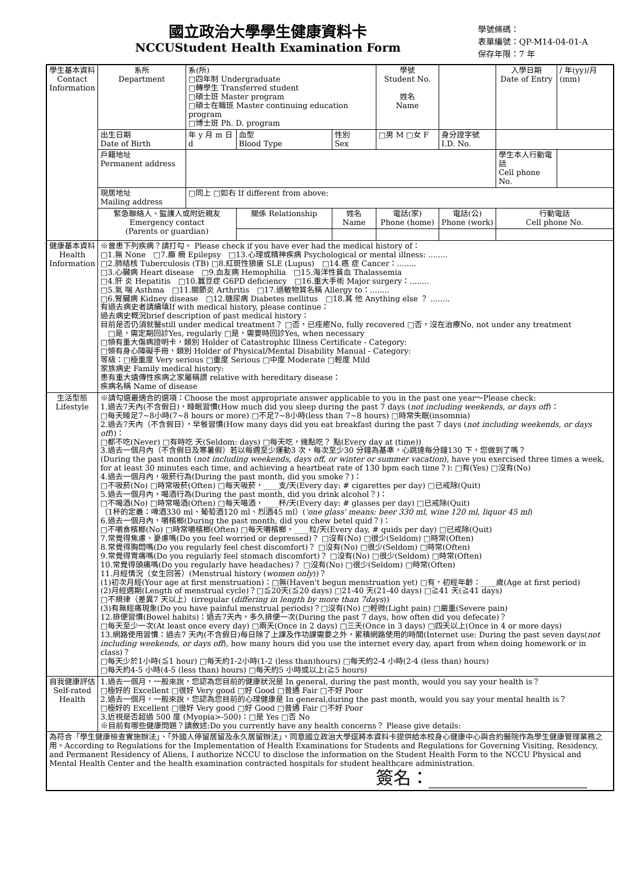國立政治大學學生健康資料卡
NCCUStudent Health Examination Form
學號條碼：
表單編號：QP-M14-04-01-A
保存年限：7 年
| 學生基本資料 Contact Information | 系所 Department | 系(所) □四年制 Undergraduate □轉學生 Transferred student □碩士班 Master program □碩士在職班 Master continuing education program □博士班 Ph. D. program | | | 學號 Student No. 姓名 Name | | 入學日期 Date of Entry | / 年(yy)/月(mm) |
| | 出生日期 Date of Birth | 年 y 月 m 日 d | 血型 Blood Type | 性別 Sex | □男 M □女 F | 身分證字號 I.D. No. | | |
| | 戶籍地址 Permanent address | | | | | | 學生本人行動電話 Cell phone No. | |
| | 現居地址 Mailing address | □同上 □如右 If different from above: | | | | | | |
| | 緊急聯絡人、監護人或附近親友 Emergency contact (Parents or guardian) | | 關係 Relationship | 姓名 Name | 電話(家) Phone (home) | 電話(公) Phone (work) | 行動電話 Cell phone No. | |
| 健康基本資料 Health Information | ※曾患下列疾病？請打勾。 Please check if you have ever had the medical history of： □1.無 None □7.癲 癇 Epilepsy □13.心理或精神疾病 Psychological or mental illness: ........ □2.肺結核 Tuberculosis (TB) □8.紅斑性狼瘡 SLE (Lupus) □14.癌 症 Cancer：........ □3.心臟病 Heart disease □9.血友病 Hemophilia □15.海洋性貧血 Thalassemia □4.肝 炎 Hepatitis □10.蠶豆症 G6PD deficiency □16.重大手術 Major surgery：........ □5.氣 喘 Asthma □11.關節炎 Arthritis □17.過敏物質名稱 Allergy to：........ □6.腎臟病 Kidney disease □12.糖尿病 Diabetes mellitus □18.其 他 Anything else ？ ........ 有過去病史者請續填If with medical history, please continue： 過去病史概況brief description of past medical history： 目前是否仍須就醫still under medical treatment？ □否，已痊癒No, fully recovered □否，沒在治療No, not under any treatment □是，需定期回診Yes, regularly □是，需要時回診Yes, when necessary □領有重大傷病證明卡，類別 Holder of Catastrophic Illness Certificate - Category: □領有身心障礙手冊，類別 Holder of Physical/Mental Disability Manual - Category: 等級：□極重度 Very serious □重度 Serious □中度 Moderate □輕度 Mild 家族病史 Family medical history: 患有重大遺傳性疾病之家屬稱謂 relative with hereditary disease： 疾病名稱 Name of disease | | | | | | | |
| 生活型態 Lifestyle | ※請勾選最適合的選項：Choose the most appropriate answer applicable to you in the past one year～Please check: 1.過去7天內(不含假日)，睡眠習慣(How much did you sleep during the past 7 days ( not including weekends, or days off )： □每天睡足7~8小時(7~8 hours or more) □不足7~8小時(less than 7~8 hours) □時常失眠(insomnia) 2.過去7天內（不含假日），早餐習慣(How many days did you eat breakfast during the past 7 days ( not including weekends, or days off ))： □都不吃(Never) □有時吃 天(Seldom: days) □每天吃，幾點吃？ 點(Every day at (time)) 3.過去一個月內（不含假日及寒暑假）若以每週至少運動3 次，每次至少30 分鐘為基準，心跳達每分鐘130 下，您做到了嗎？ (During the past month ( not including weekends, days off, or winter or summer vacation ), have you exercised three times a week, for at least 30 minutes each time, and achieving a heartbeat rate of 130 bpm each time？): □有(Yes) □沒有(No) 4.過去一個月內，吸菸行為(During the past month, did you smoke？)： □不吸菸(No) □時常吸菸(Often) □每天吸菸，____支/天(Every day: # cigarettes per day) □已戒除(Quit) 5.過去一個月內，喝酒行為(During the past month, did you drink alcohol？)： □不喝酒(No) □時常喝酒(Often) □每天喝酒，____杯/天(Every day: # glasses per day) □已戒除(Quit) （1杯的定義：啤酒330 ml、葡萄酒120 ml、烈酒45 ml）( 'one glass' means: beer 330 ml, wine 120 ml, liquor 45 ml ) 6.過去一個月內，嚼檳榔(During the past month, did you chew betel quid？)： □不嚼食檳榔(No) □時常嚼檳榔(Often) □每天嚼檳榔，____粒/天(Every day, # quids per day) □已戒除(Quit) 7.常覺得焦慮、憂慮嗎(Do you feel worried or depressed)？ □沒有(No) □很少(Seldom) □時常(Often) 8.常覺得胸悶嗎(Do you regularly feel chest discomfort)？ □沒有(No) □很少(Seldom) □時常(Often) 9.常覺得胃痛嗎(Do you regularly feel stomach discomfort)？ □沒有(No) □很少(Seldom) □時常(Often) 10.常覺得頭痛嗎(Do you regularly have headaches)？ □沒有(No) □很少(Seldom) □時常(Often) 11.月經情況（女生回答）(Menstrual history ( women only ))？ (1)初次月經(Your age at first menstruation)：□無(Haven't begun menstruation yet) □有，初經年齡：____歲(Age at first period) (2)月經週期(Length of menstrual cycle)？□≦20天(≦20 days) □21-40 天(21-40 days) □≧41 天(≧41 days) □不規律（差異7 天以上）(irregular ( differing in length by more than 7days )) (3)有無經痛現象(Do you have painful menstrual periods)？□沒有(No) □輕微(Light pain) □嚴重(Severe pain) 12.排便習慣(Bowel habits)：過去7天內，多久排便一次(During the past 7 days, how often did you defecate)？ □每天至少一次(At least once every day) □兩天(Once in 2 days) □三天(Once in 3 days) □四天以上(Once in 4 or more days) 13.網路使用習慣：過去7 天內(不含假日)每日除了上課及作功課需要之外，累積網路使用的時間(Internet use: During the past seven days( not including weekends, or days off ), how many hours did you use the internet every day, apart from when doing homework or in class)？ □每天少於1小時(≦1 hour) □每天約1-2小時(1-2 (less than)hours) □每天約2-4 小時(2-4 (less than) hours) □每天約4-5 小時(4-5 (less than) hours) □每天約5 小時或以上(≧5 hours) | | | | | | | |
| 自我健康評估 Self-rated Health | 1.過去一個月，一般來說，您認為您目前的健康狀況是 In general, during the past month, would you say your health is？ □極好的 Excellent □很好 Very good □好 Good □普通 Fair □不好 Poor 2.過去一個月，一般來說，您認為您目前的心理健康是 In general,during the past month, would you say your mental health is？ □極好的 Excellent □很好 Very good □好 Good □普通 Fair □不好 Poor 3.近視是否超過 500 度 (Myopia>-500)：□是 Yes □否 No ※目前有哪些健康問題？請敘述:Do you currently have any health concerns？ Please give details: | | | | | | | |
| 為符合「學生健康檢查實施辦法」、「外國人停留居留及永久居留辦法」，同意國立政治大學逕將本資料卡提供給本校身心健康中心與合約醫院作為學生健康管理業務之用。According to Regulations for the Implementation of Health Examinations for Students and Regulations for Governing Visiting, Residency, and Permanent Residency of Aliens, I authorize NCCU to disclose the information on the Student Health Form to the NCCU Physical and Mental Health Center and the health examination contracted hospitals for student healthcare administration. 簽名：__________________ | | | | | | | | |